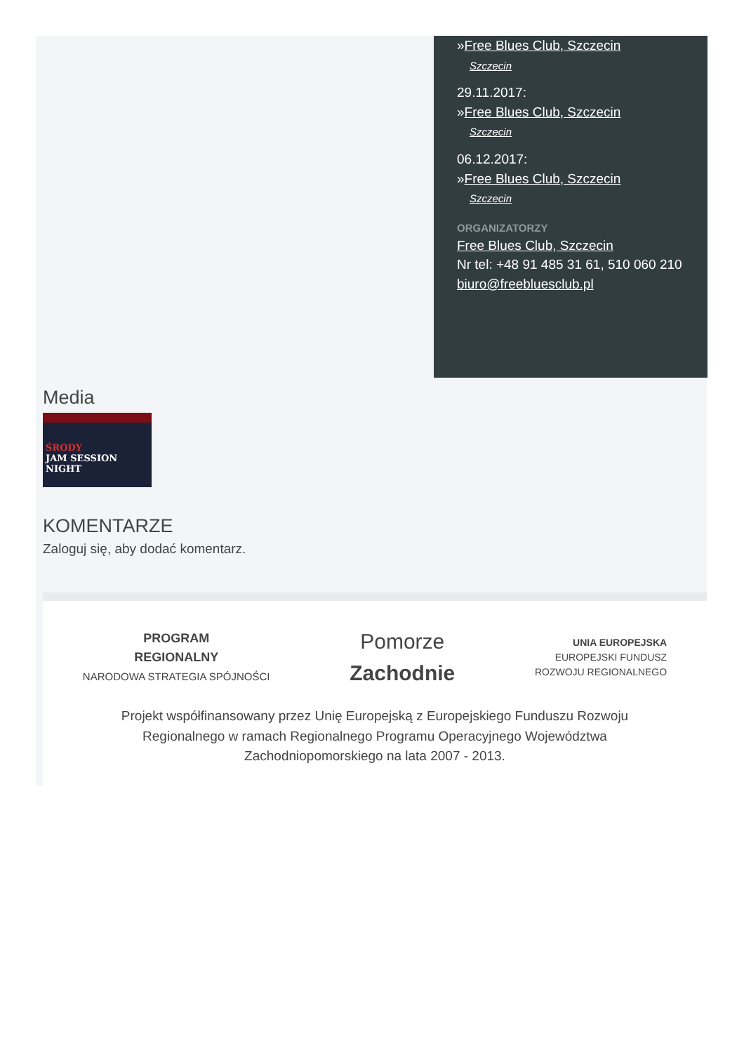»Free Blues Club, Szczecin
Szczecin
29.11.2017:
»Free Blues Club, Szczecin
Szczecin
06.12.2017:
»Free Blues Club, Szczecin
Szczecin
ORGANIZATORZY
Free Blues Club, Szczecin
Nr tel: +48 91 485 31 61, 510 060 210
biuro@freebluesclub.pl
Media
ŚRODY
JAM SESSION
NIGHT
KOMENTARZE
Zaloguj się, aby dodać komentarz.
PROGRAM
REGIONALNY
NARODOWA STRATEGIA SPÓJNOŚCI
Pomorze
Zachodnie
UNIA EUROPEJSKA
EUROPEJSKI FUNDUSZ
ROZWOJU REGIONALNEGO
Projekt współfinansowany przez Unię Europejską z Europejskiego Funduszu Rozwoju
Regionalnego w ramach Regionalnego Programu Operacyjnego Województwa
Zachodniopomorskiego na lata 2007 - 2013.